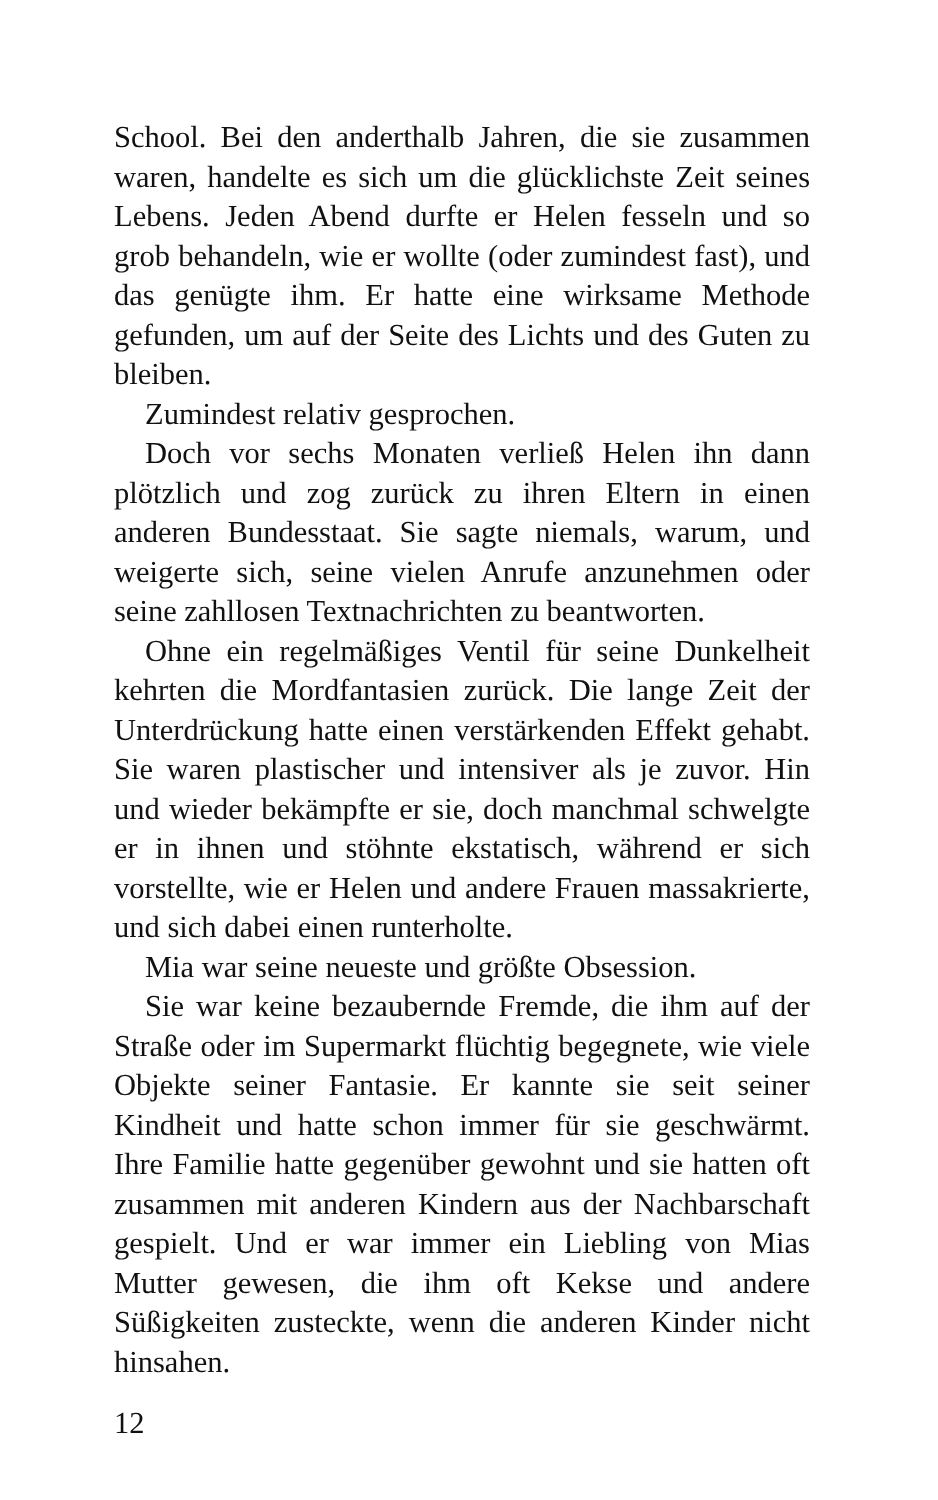School. Bei den anderthalb Jahren, die sie zusammen waren, handelte es sich um die glücklichste Zeit seines Lebens. Jeden Abend durfte er Helen fesseln und so grob behandeln, wie er wollte (oder zumindest fast), und das genügte ihm. Er hatte eine wirksame Methode gefunden, um auf der Seite des Lichts und des Guten zu bleiben.
Zumindest relativ gesprochen.
Doch vor sechs Monaten verließ Helen ihn dann plötzlich und zog zurück zu ihren Eltern in einen anderen Bundesstaat. Sie sagte niemals, warum, und weigerte sich, seine vielen Anrufe anzunehmen oder seine zahllosen Textnachrichten zu beantworten.
Ohne ein regelmäßiges Ventil für seine Dunkelheit kehrten die Mordfantasien zurück. Die lange Zeit der Unterdrückung hatte einen verstärkenden Effekt gehabt. Sie waren plastischer und intensiver als je zuvor. Hin und wieder bekämpfte er sie, doch manchmal schwelgte er in ihnen und stöhnte ekstatisch, während er sich vorstellte, wie er Helen und andere Frauen massakrierte, und sich dabei einen runterholte.
Mia war seine neueste und größte Obsession.
Sie war keine bezaubernde Fremde, die ihm auf der Straße oder im Supermarkt flüchtig begegnete, wie viele Objekte seiner Fantasie. Er kannte sie seit seiner Kindheit und hatte schon immer für sie geschwärmt. Ihre Familie hatte gegenüber gewohnt und sie hatten oft zusammen mit anderen Kindern aus der Nachbarschaft gespielt. Und er war immer ein Liebling von Mias Mutter gewesen, die ihm oft Kekse und andere Süßigkeiten zusteckte, wenn die anderen Kinder nicht hinsahen.
12